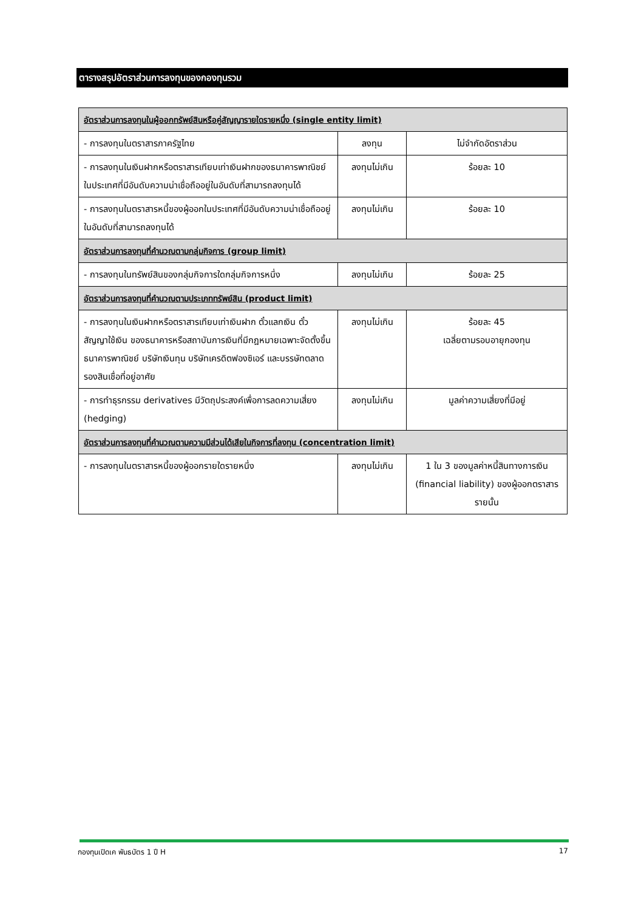ตารางสรุปอัตราส่วนการลงทุนของกองทุนรวม
| อัตราส่วนการลงทุนในผู้ออกทรัพย์สินหรือคู่สัญญารายใดรายหนึ่ง (single entity limit) | | |
| - การลงทุนในตราสารภาครัฐไทย | ลงทุน | ไม่จำกัดอัตราส่วน |
| - การลงทุนในเงินฝากหรือตราสารเทียบเท่าเงินฝากของธนาคารพาณิชย์ในประเทศที่มีอันดับความน่าเชื่อถืออยู่ในอันดับที่สามารถลงทุนได้ | ลงทุนไม่เกิน | ร้อยละ 10 |
| - การลงทุนในตราสารหนี้ของผู้ออกในประเทศที่มีอันดับความน่าเชื่อถืออยู่ในอันดับที่สามารถลงทุนได้ | ลงทุนไม่เกิน | ร้อยละ 10 |
| อัตราส่วนการลงทุนที่คำนวณตามกลุ่มกิจการ (group limit) | | |
| - การลงทุนในทรัพย์สินของกลุ่มกิจการใดกลุ่มกิจการหนึ่ง | ลงทุนไม่เกิน | ร้อยละ 25 |
| อัตราส่วนการลงทุนที่คำนวณตามประเภททรัพย์สิน (product limit) | | |
| - การลงทุนในเงินฝากหรือตราสารเทียบเท่าเงินฝาก ตั๋วแลกเงิน ตั๋วสัญญาใช้เงิน ของธนาคารหรือสถาบันการเงินที่มีกฎหมายเฉพาะจัดตั้งขึ้น ธนาคารพาณิชย์ บริษัทเงินทุน บริษัทเครดิตฟองซิเอร์ และบรรษัทตลาดรองสินเชื่อที่อยู่อาศัย | ลงทุนไม่เกิน | ร้อยละ 45 เฉลี่ยตามรอบอายุกองทุน |
| - การทำธุรกรรม derivatives มีวัตถุประสงค์เพื่อการลดความเสี่ยง (hedging) | ลงทุนไม่เกิน | มูลค่าความเสี่ยงที่มีอยู่ |
| อัตราส่วนการลงทุนที่คำนวณตามความมีส่วนได้เสียในกิจการที่ลงทุน (concentration limit) | | |
| - การลงทุนในตราสารหนี้ของผู้ออกรายใดรายหนึ่ง | ลงทุนไม่เกิน | 1 ใน 3 ของมูลค่าหนี้สินทางการเงิน (financial liability) ของผู้ออกตราสารรายนั้น |
กองทุนเปิดเค พันธบัตร 1 ปี H 17